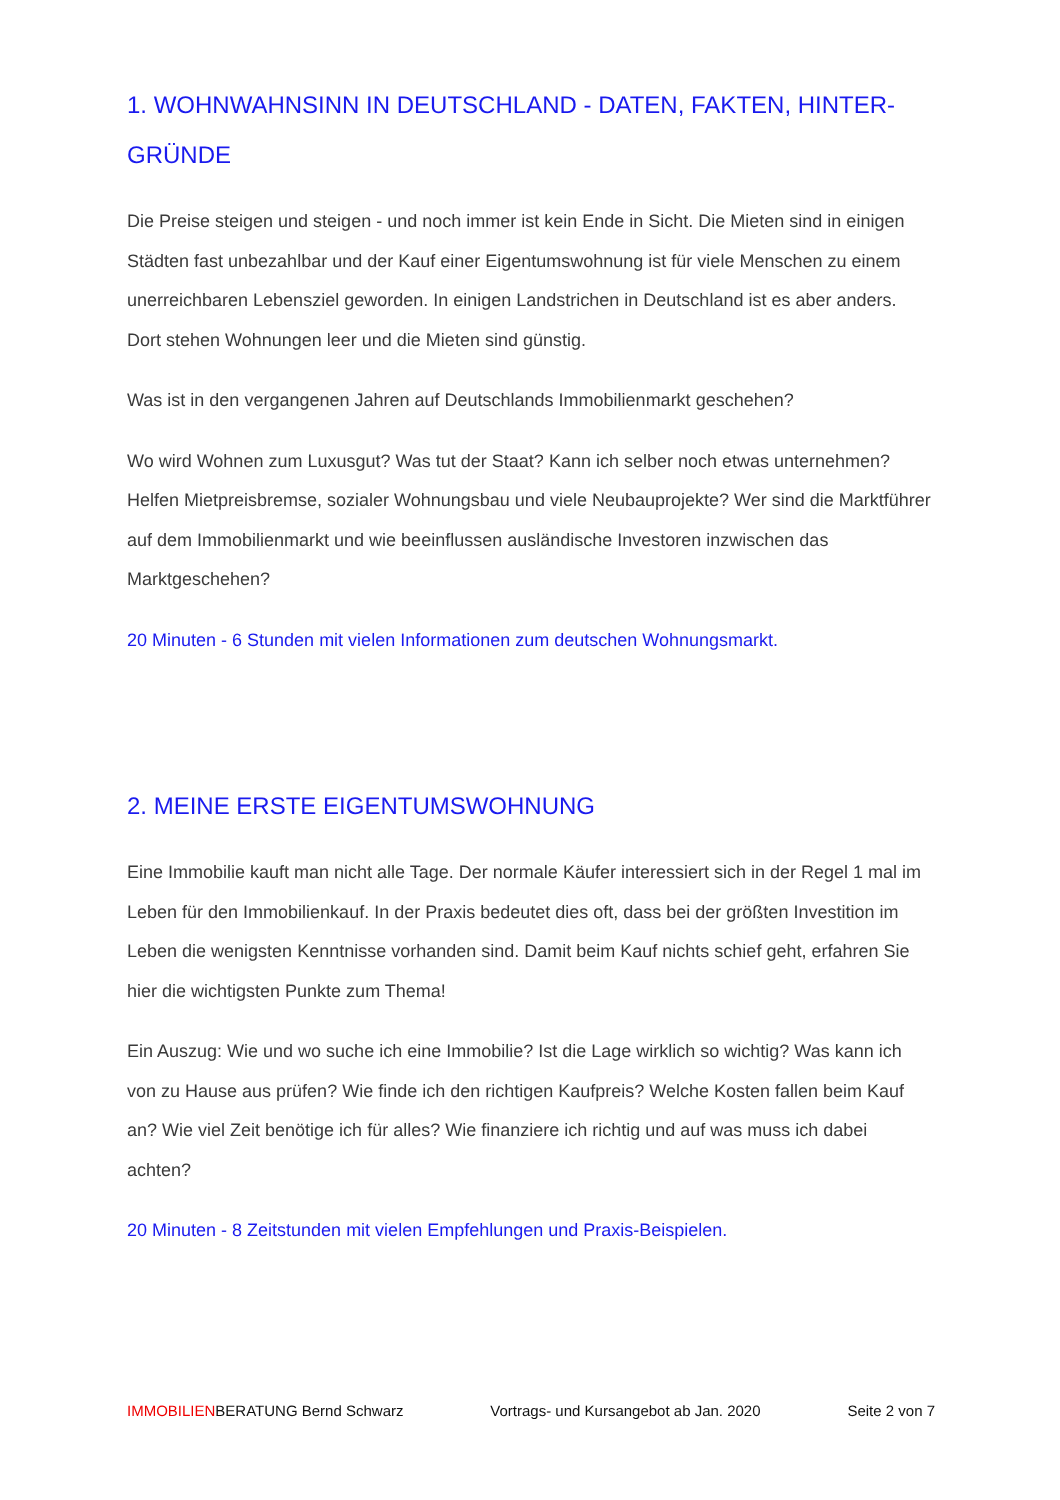1. WOHNWAHNSINN IN DEUTSCHLAND - DATEN, FAKTEN, HINTER-GRÜNDE
Die Preise steigen und steigen - und noch immer ist kein Ende in Sicht. Die Mieten sind in einigen Städten fast unbezahlbar und der Kauf einer Eigentumswohnung ist für viele Menschen zu einem unerreichbaren Lebensziel geworden. In einigen Landstrichen in Deutschland ist es aber anders. Dort stehen Wohnungen leer und die Mieten sind günstig.
Was ist in den vergangenen Jahren auf Deutschlands Immobilienmarkt geschehen?
Wo wird Wohnen zum Luxusgut? Was tut der Staat? Kann ich selber noch etwas unternehmen? Helfen Mietpreisbremse, sozialer Wohnungsbau und viele Neubauprojekte? Wer sind die Marktführer auf dem Immobilienmarkt und wie beeinflussen ausländische Investoren inzwischen das Marktgeschehen?
20 Minuten - 6 Stunden mit vielen Informationen zum deutschen Wohnungsmarkt.
2. MEINE ERSTE EIGENTUMSWOHNUNG
Eine Immobilie kauft man nicht alle Tage. Der normale Käufer interessiert sich in der Regel 1 mal im Leben für den Immobilienkauf. In der Praxis bedeutet dies oft, dass bei der größten Investition im Leben die wenigsten Kenntnisse vorhanden sind. Damit beim Kauf nichts schief geht, erfahren Sie hier die wichtigsten Punkte zum Thema!
Ein Auszug: Wie und wo suche ich eine Immobilie? Ist die Lage wirklich so wichtig? Was kann ich von zu Hause aus prüfen? Wie finde ich den richtigen Kaufpreis? Welche Kosten fallen beim Kauf an? Wie viel Zeit benötige ich für alles? Wie finanziere ich richtig und auf was muss ich dabei achten?
20 Minuten - 8 Zeitstunden mit vielen Empfehlungen und Praxis-Beispielen.
IMMOBILIENBERATUNG Bernd Schwarz Vortrags- und Kursangebot ab Jan. 2020 Seite 2 von 7